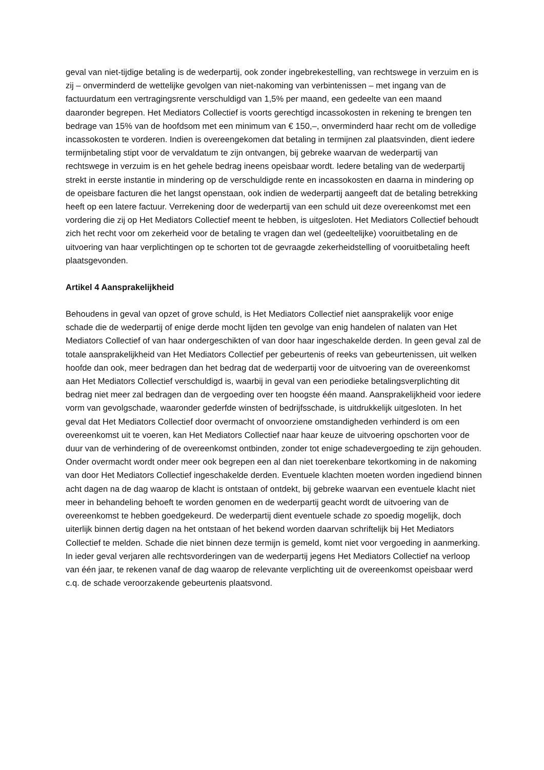geval van niet-tijdige betaling is de wederpartij, ook zonder ingebrekestelling, van rechtswege in verzuim en is zij – onverminderd de wettelijke gevolgen van niet-nakoming van verbintenissen – met ingang van de factuurdatum een vertragingsrente verschuldigd van 1,5% per maand, een gedeelte van een maand daaronder begrepen. Het Mediators Collectief is voorts gerechtigd incassokosten in rekening te brengen ten bedrage van 15% van de hoofdsom met een minimum van € 150,–, onverminderd haar recht om de volledige incassokosten te vorderen. Indien is overeengekomen dat betaling in termijnen zal plaatsvinden, dient iedere termijnbetaling stipt voor de vervaldatum te zijn ontvangen, bij gebreke waarvan de wederpartij van rechtswege in verzuim is en het gehele bedrag ineens opeisbaar wordt. Iedere betaling van de wederpartij strekt in eerste instantie in mindering op de verschuldigde rente en incassokosten en daarna in mindering op de opeisbare facturen die het langst openstaan, ook indien de wederpartij aangeeft dat de betaling betrekking heeft op een latere factuur. Verrekening door de wederpartij van een schuld uit deze overeenkomst met een vordering die zij op Het Mediators Collectief meent te hebben, is uitgesloten. Het Mediators Collectief behoudt zich het recht voor om zekerheid voor de betaling te vragen dan wel (gedeeltelijke) vooruitbetaling en de uitvoering van haar verplichtingen op te schorten tot de gevraagde zekerheidstelling of vooruitbetaling heeft plaatsgevonden.
Artikel 4 Aansprakelijkheid
Behoudens in geval van opzet of grove schuld, is Het Mediators Collectief niet aansprakelijk voor enige schade die de wederpartij of enige derde mocht lijden ten gevolge van enig handelen of nalaten van Het Mediators Collectief of van haar ondergeschikten of van door haar ingeschakelde derden. In geen geval zal de totale aansprakelijkheid van Het Mediators Collectief per gebeurtenis of reeks van gebeurtenissen, uit welken hoofde dan ook, meer bedragen dan het bedrag dat de wederpartij voor de uitvoering van de overeenkomst aan Het Mediators Collectief verschuldigd is, waarbij in geval van een periodieke betalingsverplichting dit bedrag niet meer zal bedragen dan de vergoeding over ten hoogste één maand. Aansprakelijkheid voor iedere vorm van gevolgschade, waaronder gederfde winsten of bedrijfsschade, is uitdrukkelijk uitgesloten. In het geval dat Het Mediators Collectief door overmacht of onvoorziene omstandigheden verhinderd is om een overeenkomst uit te voeren, kan Het Mediators Collectief naar haar keuze de uitvoering opschorten voor de duur van de verhindering of de overeenkomst ontbinden, zonder tot enige schadevergoeding te zijn gehouden. Onder overmacht wordt onder meer ook begrepen een al dan niet toerekenbare tekortkoming in de nakoming van door Het Mediators Collectief ingeschakelde derden. Eventuele klachten moeten worden ingediend binnen acht dagen na de dag waarop de klacht is ontstaan of ontdekt, bij gebreke waarvan een eventuele klacht niet meer in behandeling behoeft te worden genomen en de wederpartij geacht wordt de uitvoering van de overeenkomst te hebben goedgekeurd. De wederpartij dient eventuele schade zo spoedig mogelijk, doch uiterlijk binnen dertig dagen na het ontstaan of het bekend worden daarvan schriftelijk bij Het Mediators Collectief te melden. Schade die niet binnen deze termijn is gemeld, komt niet voor vergoeding in aanmerking. In ieder geval verjaren alle rechtsvorderingen van de wederpartij jegens Het Mediators Collectief na verloop van één jaar, te rekenen vanaf de dag waarop de relevante verplichting uit de overeenkomst opeisbaar werd c.q. de schade veroorzakende gebeurtenis plaatsvond.